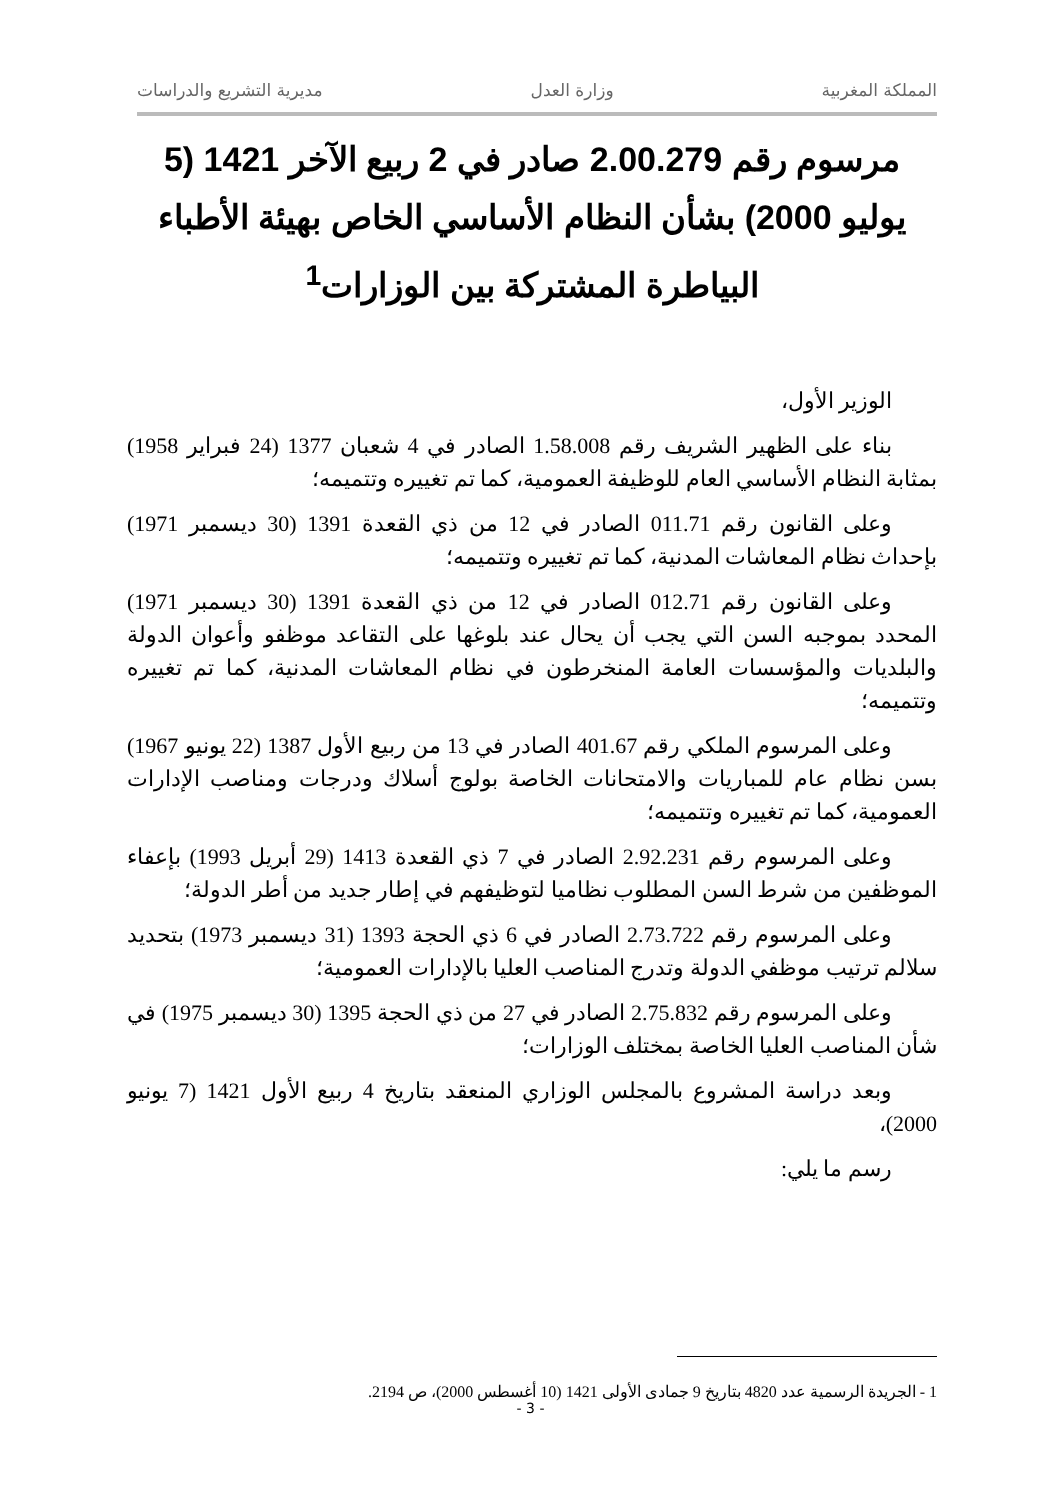المملكة المغربية وزارة العدل مديرية التشريع والدراسات
مرسوم رقم 2.00.279 صادر في 2 ربيع الآخر 1421 (5 يوليو 2000) بشأن النظام الأساسي الخاص بهيئة الأطباء البياطرة المشتركة بين الوزارات<sup>1</sup>
الوزير الأول،
بناء على الظهير الشريف رقم 1.58.008 الصادر في 4 شعبان 1377 (24 فبراير 1958) بمثابة النظام الأساسي العام للوظيفة العمومية، كما تم تغييره وتتميمه؛
وعلى القانون رقم 011.71 الصادر في 12 من ذي القعدة 1391 (30 ديسمبر 1971) بإحداث نظام المعاشات المدنية، كما تم تغييره وتتميمه؛
وعلى القانون رقم 012.71 الصادر في 12 من ذي القعدة 1391 (30 ديسمبر 1971) المحدد بموجبه السن التي يجب أن يحال عند بلوغها على التقاعد موظفو وأعوان الدولة والبلديات والمؤسسات العامة المنخرطون في نظام المعاشات المدنية، كما تم تغييره وتتميمه؛
وعلى المرسوم الملكي رقم 401.67 الصادر في 13 من ربيع الأول 1387 (22 يونيو 1967) بسن نظام عام للمباريات والامتحانات الخاصة بولوج أسلاك ودرجات ومناصب الإدارات العمومية، كما تم تغييره وتتميمه؛
وعلى المرسوم رقم 2.92.231 الصادر في 7 ذي القعدة 1413 (29 أبريل 1993) بإعفاء الموظفين من شرط السن المطلوب نظاميا لتوظيفهم في إطار جديد من أطر الدولة؛
وعلى المرسوم رقم 2.73.722 الصادر في 6 ذي الحجة 1393 (31 ديسمبر 1973) بتحديد سلالم ترتيب موظفي الدولة وتدرج المناصب العليا بالإدارات العمومية؛
وعلى المرسوم رقم 2.75.832 الصادر في 27 من ذي الحجة 1395 (30 ديسمبر 1975) في شأن المناصب العليا الخاصة بمختلف الوزارات؛
وبعد دراسة المشروع بالمجلس الوزاري المنعقد بتاريخ 4 ربيع الأول 1421 (7 يونيو 2000)،
رسم ما يلي:
1 - الجريدة الرسمية عدد 4820 بتاريخ 9 جمادى الأولى 1421 (10 أغسطس 2000)، ص 2194.
- 3 -